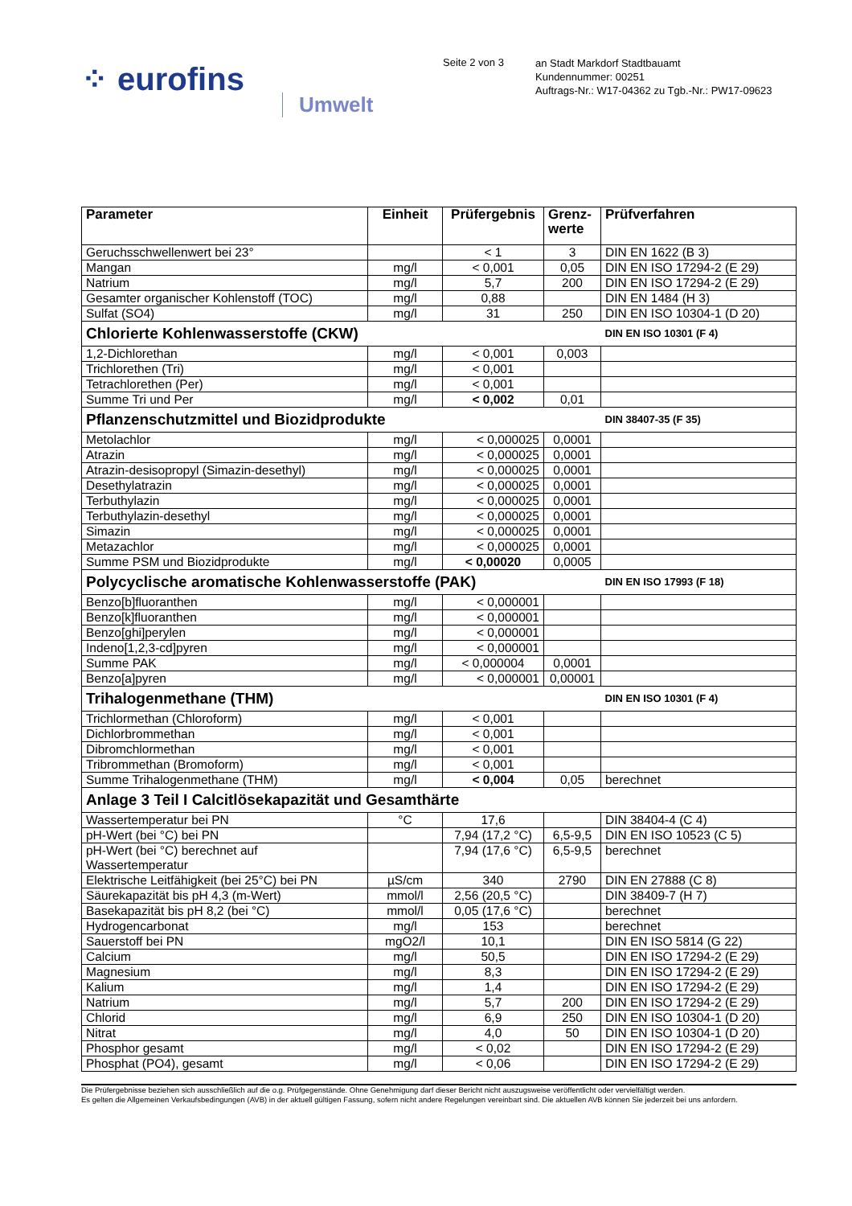⁘ eurofins
Umwelt
Seite 2 von 3
an Stadt Markdorf Stadtbauamt
Kundennummer: 00251
Auftrags-Nr.: W17-04362 zu Tgb.-Nr.: PW17-09623
| Parameter | Einheit | Prüfergebnis | Grenz- werte | Prüfverfahren |
| --- | --- | --- | --- | --- |
| Geruchsschwellenwert bei 23° | | < 1 | 3 | DIN EN 1622 (B 3) |
| Mangan | mg/l | < 0,001 | 0,05 | DIN EN ISO 17294-2 (E 29) |
| Natrium | mg/l | 5,7 | 200 | DIN EN ISO 17294-2 (E 29) |
| Gesamter organischer Kohlenstoff (TOC) | mg/l | 0,88 | | DIN EN 1484 (H 3) |
| Sulfat (SO4) | mg/l | 31 | 250 | DIN EN ISO 10304-1 (D 20) |
| Chlorierte Kohlenwasserstoffe (CKW) | | | | DIN EN ISO 10301 (F 4) |
| 1,2-Dichlorethan | mg/l | < 0,001 | 0,003 | |
| Trichlorethen (Tri) | mg/l | < 0,001 | | |
| Tetrachlorethen (Per) | mg/l | < 0,001 | | |
| Summe Tri und Per | mg/l | < 0,002 | 0,01 | |
| Pflanzenschutzmittel und Biozidprodukte | | | | DIN 38407-35 (F 35) |
| Metolachlor | mg/l | < 0,000025 | 0,0001 | |
| Atrazin | mg/l | < 0,000025 | 0,0001 | |
| Atrazin-desisopropyl (Simazin-desethyl) | mg/l | < 0,000025 | 0,0001 | |
| Desethylatrazin | mg/l | < 0,000025 | 0,0001 | |
| Terbuthylazin | mg/l | < 0,000025 | 0,0001 | |
| Terbuthylazin-desethyl | mg/l | < 0,000025 | 0,0001 | |
| Simazin | mg/l | < 0,000025 | 0,0001 | |
| Metazachlor | mg/l | < 0,000025 | 0,0001 | |
| Summe PSM und Biozidprodukte | mg/l | < 0,00020 | 0,0005 | |
| Polycyclische aromatische Kohlenwasserstoffe (PAK) | | | | DIN EN ISO 17993 (F 18) |
| Benzo[b]fluoranthen | mg/l | < 0,000001 | | |
| Benzo[k]fluoranthen | mg/l | < 0,000001 | | |
| Benzo[ghi]perylen | mg/l | < 0,000001 | | |
| Indeno[1,2,3-cd]pyren | mg/l | < 0,000001 | | |
| Summe PAK | mg/l | < 0,000004 | 0,0001 | |
| Benzo[a]pyren | mg/l | < 0,000001 | 0,00001 | |
| Trihalogenmethane (THM) | | | | DIN EN ISO 10301 (F 4) |
| Trichlormethan (Chloroform) | mg/l | < 0,001 | | |
| Dichlorbrommethan | mg/l | < 0,001 | | |
| Dibromchlormethan | mg/l | < 0,001 | | |
| Tribrommethan (Bromoform) | mg/l | < 0,001 | | |
| Summe Trihalogenmethane (THM) | mg/l | < 0,004 | 0,05 | berechnet |
| Anlage 3 Teil I Calcitlösekapazität und Gesamthärte | | | | |
| Wassertemperatur bei PN | °C | 17,6 | | DIN 38404-4 (C 4) |
| pH-Wert (bei °C) bei PN | | 7,94 (17,2 °C) | 6,5-9,5 | DIN EN ISO 10523 (C 5) |
| pH-Wert (bei °C) berechnet auf Wassertemperatur | | 7,94 (17,6 °C) | 6,5-9,5 | berechnet |
| Elektrische Leitfähigkeit (bei 25°C) bei PN | µS/cm | 340 | 2790 | DIN EN 27888 (C 8) |
| Säurekapazität bis pH 4,3 (m-Wert) | mmol/l | 2,56 (20,5 °C) | | DIN 38409-7 (H 7) |
| Basekapazität bis pH 8,2 (bei °C) | mmol/l | 0,05 (17,6 °C) | | berechnet |
| Hydrogencarbonat | mg/l | 153 | | berechnet |
| Sauerstoff bei PN | mgO2/l | 10,1 | | DIN EN ISO 5814 (G 22) |
| Calcium | mg/l | 50,5 | | DIN EN ISO 17294-2 (E 29) |
| Magnesium | mg/l | 8,3 | | DIN EN ISO 17294-2 (E 29) |
| Kalium | mg/l | 1,4 | | DIN EN ISO 17294-2 (E 29) |
| Natrium | mg/l | 5,7 | 200 | DIN EN ISO 17294-2 (E 29) |
| Chlorid | mg/l | 6,9 | 250 | DIN EN ISO 10304-1 (D 20) |
| Nitrat | mg/l | 4,0 | 50 | DIN EN ISO 10304-1 (D 20) |
| Phosphor gesamt | mg/l | < 0,02 | | DIN EN ISO 17294-2 (E 29) |
| Phosphat (PO4), gesamt | mg/l | < 0,06 | | DIN EN ISO 17294-2 (E 29) |
Die Prüfergebnisse beziehen sich ausschließlich auf die o.g. Prüfgegenstände. Ohne Genehmigung darf dieser Bericht nicht auszugsweise veröffentlicht oder vervielfältigt werden.
Es gelten die Allgemeinen Verkaufsbedingungen (AVB) in der aktuell gültigen Fassung, sofern nicht andere Regelungen vereinbart sind. Die aktuellen AVB können Sie jederzeit bei uns anfordern.